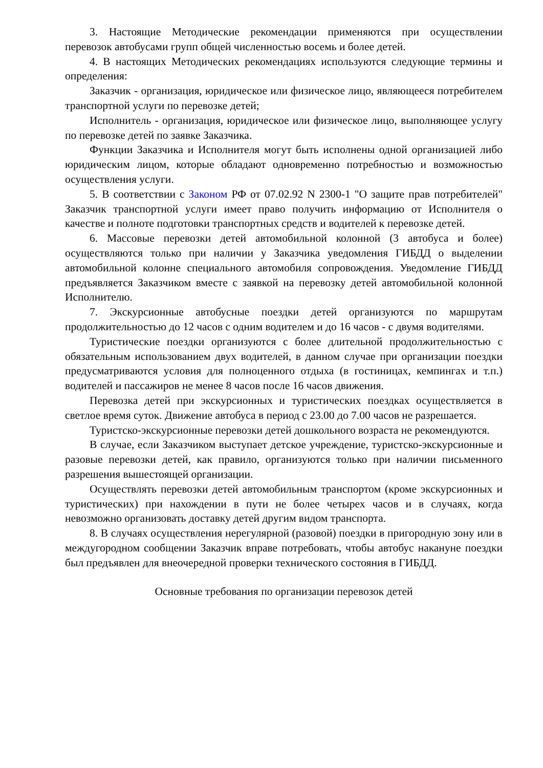3. Настоящие Методические рекомендации применяются при осуществлении перевозок автобусами групп общей численностью восемь и более детей.
4. В настоящих Методических рекомендациях используются следующие термины и определения:
Заказчик - организация, юридическое или физическое лицо, являющееся потребителем транспортной услуги по перевозке детей;
Исполнитель - организация, юридическое или физическое лицо, выполняющее услугу по перевозке детей по заявке Заказчика.
Функции Заказчика и Исполнителя могут быть исполнены одной организацией либо юридическим лицом, которые обладают одновременно потребностью и возможностью осуществления услуги.
5. В соответствии с Законом РФ от 07.02.92 N 2300-1 "О защите прав потребителей" Заказчик транспортной услуги имеет право получить информацию от Исполнителя о качестве и полноте подготовки транспортных средств и водителей к перевозке детей.
6. Массовые перевозки детей автомобильной колонной (3 автобуса и более) осуществляются только при наличии у Заказчика уведомления ГИБДД о выделении автомобильной колонне специального автомобиля сопровождения. Уведомление ГИБДД предъявляется Заказчиком вместе с заявкой на перевозку детей автомобильной колонной Исполнителю.
7. Экскурсионные автобусные поездки детей организуются по маршрутам продолжительностью до 12 часов с одним водителем и до 16 часов - с двумя водителями.
Туристические поездки организуются с более длительной продолжительностью с обязательным использованием двух водителей, в данном случае при организации поездки предусматриваются условия для полноценного отдыха (в гостиницах, кемпингах и т.п.) водителей и пассажиров не менее 8 часов после 16 часов движения.
Перевозка детей при экскурсионных и туристических поездках осуществляется в светлое время суток. Движение автобуса в период с 23.00 до 7.00 часов не разрешается.
Туристско-экскурсионные перевозки детей дошкольного возраста не рекомендуются.
В случае, если Заказчиком выступает детское учреждение, туристско-экскурсионные и разовые перевозки детей, как правило, организуются только при наличии письменного разрешения вышестоящей организации.
Осуществлять перевозки детей автомобильным транспортом (кроме экскурсионных и туристических) при нахождении в пути не более четырех часов и в случаях, когда невозможно организовать доставку детей другим видом транспорта.
8. В случаях осуществления нерегулярной (разовой) поездки в пригородную зону или в междугородном сообщении Заказчик вправе потребовать, чтобы автобус накануне поездки был предъявлен для внеочередной проверки технического состояния в ГИБДД.
Основные требования по организации перевозок детей